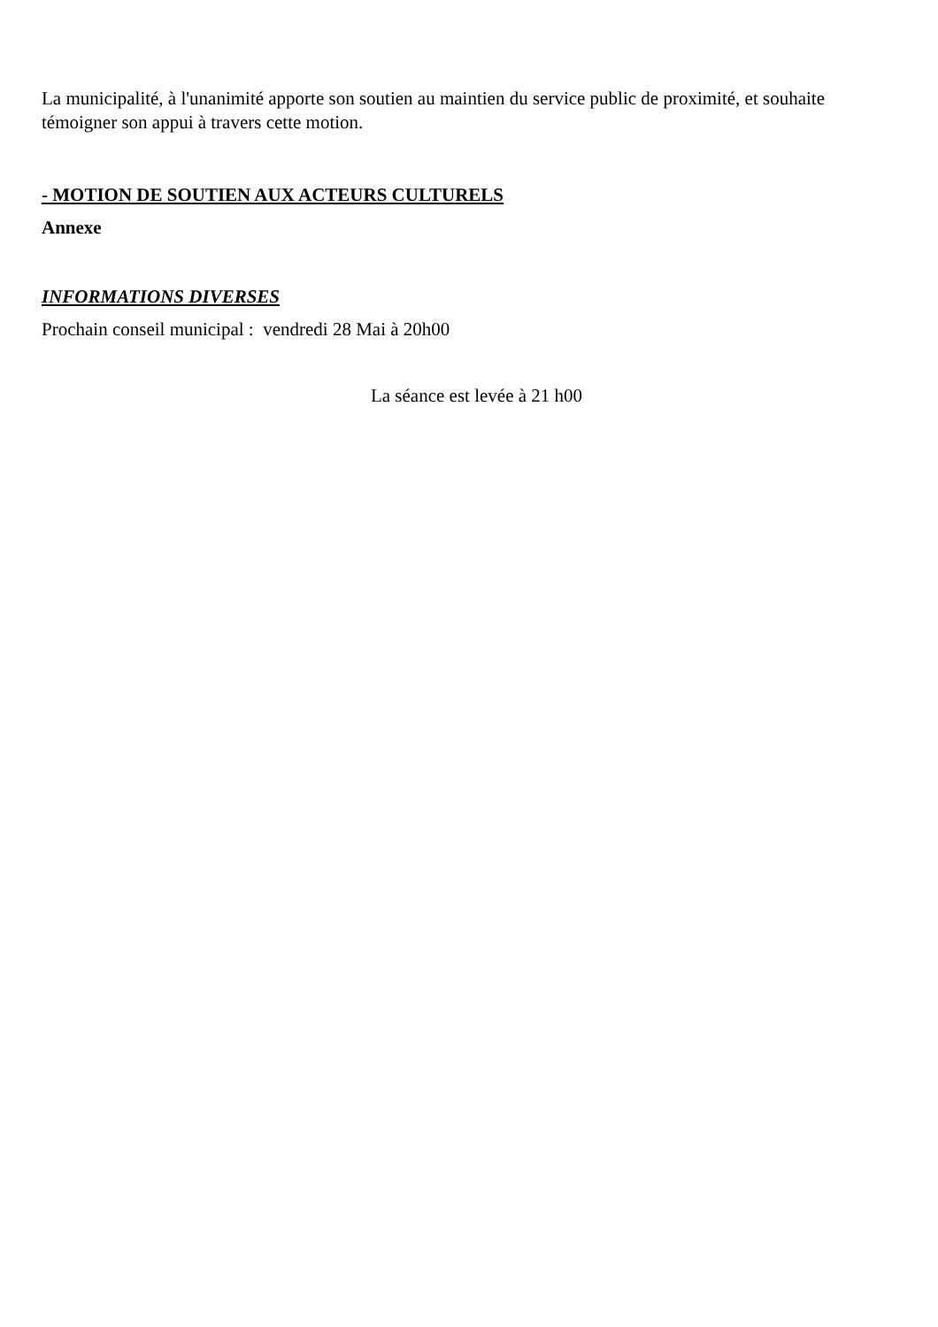La municipalité, à l'unanimité apporte son soutien au maintien du service public de proximité, et souhaite témoigner son appui à travers cette motion.
- MOTION DE SOUTIEN AUX ACTEURS CULTURELS
Annexe
INFORMATIONS DIVERSES
Prochain conseil municipal : vendredi 28 Mai à 20h00
La séance est levée à 21 h00